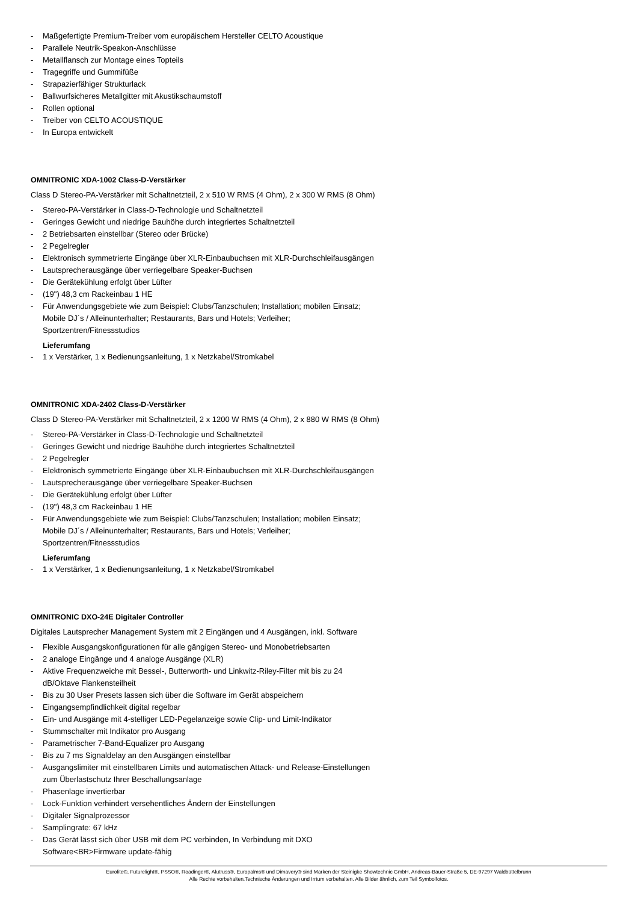- Maßgefertigte Premium-Treiber vom europäischem Hersteller CELTO Acoustique
- Parallele Neutrik-Speakon-Anschlüsse
- Metallflansch zur Montage eines Topteils
- Tragegriffe und Gummifüße
- Strapazierfähiger Strukturlack
- Ballwurfsicheres Metallgitter mit Akustikschaumstoff
- Rollen optional
- Treiber von CELTO ACOUSTIQUE
- In Europa entwickelt
OMNITRONIC XDA-1002 Class-D-Verstärker
Class D Stereo-PA-Verstärker mit Schaltnetzteil, 2 x 510 W RMS (4 Ohm), 2 x 300 W RMS (8 Ohm)
- Stereo-PA-Verstärker in Class-D-Technologie und Schaltnetzteil
- Geringes Gewicht und niedrige Bauhöhe durch integriertes Schaltnetzteil
- 2 Betriebsarten einstellbar (Stereo oder Brücke)
- 2 Pegelregler
- Elektronisch symmetrierte Eingänge über XLR-Einbaubuchsen mit XLR-Durchschleifausgängen
- Lautsprecherausgänge über verriegelbare Speaker-Buchsen
- Die Gerätekühlung erfolgt über Lüfter
- (19") 48,3 cm Rackeinbau 1 HE
- Für Anwendungsgebiete wie zum Beispiel: Clubs/Tanzschulen; Installation; mobilen Einsatz;
Mobile DJ´s / Alleinunterhalter; Restaurants, Bars und Hotels; Verleiher;
Sportzentren/Fitnessstudios
Lieferumfang
- 1 x Verstärker, 1 x Bedienungsanleitung, 1 x Netzkabel/Stromkabel
OMNITRONIC XDA-2402 Class-D-Verstärker
Class D Stereo-PA-Verstärker mit Schaltnetzteil, 2 x 1200 W RMS (4 Ohm), 2 x 880 W RMS (8 Ohm)
- Stereo-PA-Verstärker in Class-D-Technologie und Schaltnetzteil
- Geringes Gewicht und niedrige Bauhöhe durch integriertes Schaltnetzteil
- 2 Pegelregler
- Elektronisch symmetrierte Eingänge über XLR-Einbaubuchsen mit XLR-Durchschleifausgängen
- Lautsprecherausgänge über verriegelbare Speaker-Buchsen
- Die Gerätekühlung erfolgt über Lüfter
- (19") 48,3 cm Rackeinbau 1 HE
- Für Anwendungsgebiete wie zum Beispiel: Clubs/Tanzschulen; Installation; mobilen Einsatz;
Mobile DJ´s / Alleinunterhalter; Restaurants, Bars und Hotels; Verleiher;
Sportzentren/Fitnessstudios
Lieferumfang
- 1 x Verstärker, 1 x Bedienungsanleitung, 1 x Netzkabel/Stromkabel
OMNITRONIC DXO-24E Digitaler Controller
Digitales Lautsprecher Management System mit 2 Eingängen und 4 Ausgängen, inkl. Software
- Flexible Ausgangskonfigurationen für alle gängigen Stereo- und Monobetriebsarten
- 2 analoge Eingänge und 4 analoge Ausgänge (XLR)
- Aktive Frequenzweiche mit Bessel-, Butterworth- und Linkwitz-Riley-Filter mit bis zu 24
dB/Oktave Flankensteilheit
- Bis zu 30 User Presets lassen sich über die Software im Gerät abspeichern
- Eingangsempfindlichkeit digital regelbar
- Ein- und Ausgänge mit 4-stelliger LED-Pegelanzeige sowie Clip- und Limit-Indikator
- Stummschalter mit Indikator pro Ausgang
- Parametrischer 7-Band-Equalizer pro Ausgang
- Bis zu 7 ms Signaldelay an den Ausgängen einstellbar
- Ausgangslimiter mit einstellbaren Limits und automatischen Attack- und Release-Einstellungen
zum Überlastschutz Ihrer Beschallungsanlage
- Phasenlage invertierbar
- Lock-Funktion verhindert versehentliches Ändern der Einstellungen
- Digitaler Signalprozessor
- Samplingrate: 67 kHz
- Das Gerät lässt sich über USB mit dem PC verbinden, In Verbindung mit DXO
Software<BR>Firmware update-fähig
Eurolite®, Futurelight®, PSSO®, Roadinger®, Alutruss®, Europalms® und Dimavery® sind Marken der Steinigke Showtechnic GmbH, Andreas-Bauer-Straße 5, DE-97297 Waldbüttelbrunn
Alle Rechte vorbehalten.Technische Änderungen und Irrtum vorbehalten. Alle Bilder ähnlich, zum Teil Symbolfotos.